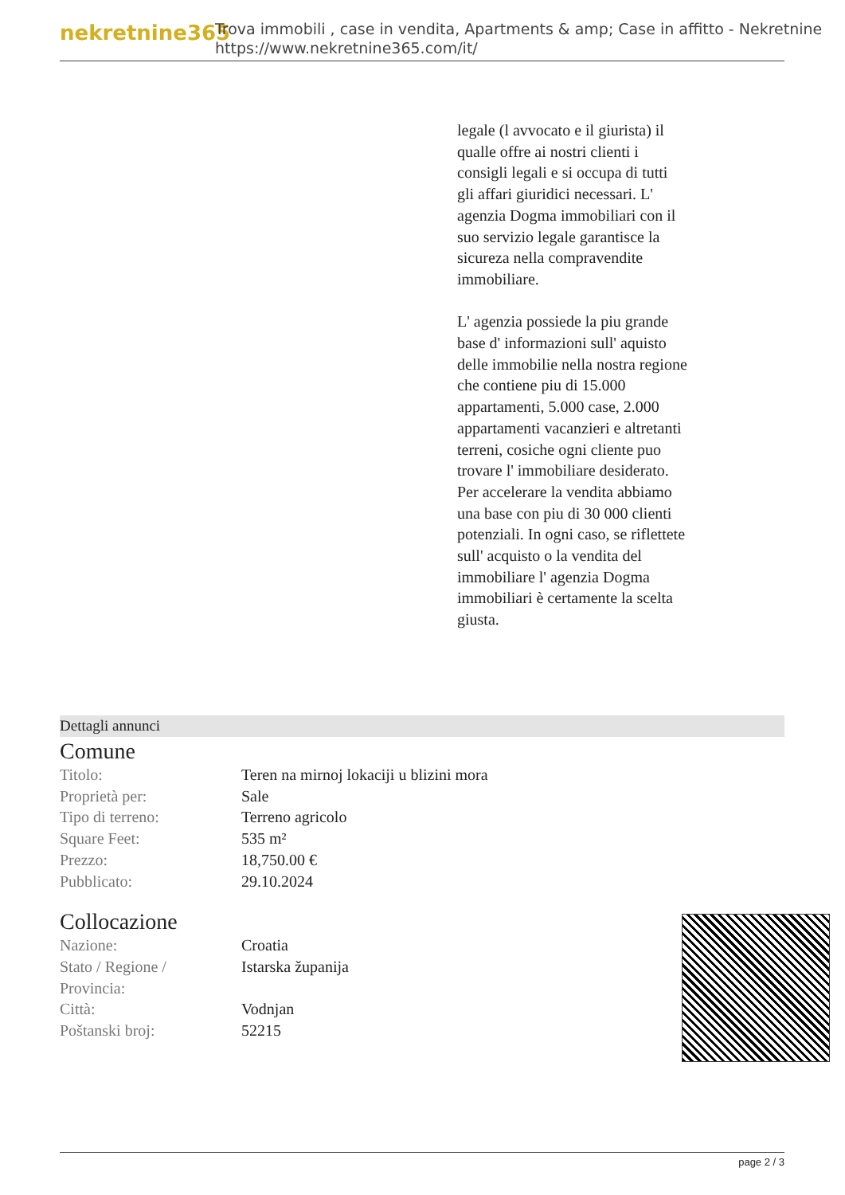nekretnine365
Trova immobili , case in vendita, Apartments & amp; Case in affitto - Nekretnine
https://www.nekretnine365.com/it/
legale (l avvocato e il giurista) il qualle offre ai nostri clienti i consigli legali e si occupa di tutti gli affari giuridici necessari. L' agenzia Dogma immobiliari con il suo servizio legale garantisce la sicureza nella compravendite immobiliare.
L' agenzia possiede la piu grande base d' informazioni sull' aquisto delle immobilie nella nostra regione che contiene piu di 15.000 appartamenti, 5.000 case, 2.000 appartamenti vacanzieri e altretanti terreni, cosiche ogni cliente puo trovare l' immobiliare desiderato. Per accelerare la vendita abbiamo una base con piu di 30 000 clienti potenziali. In ogni caso, se riflettete sull' acquisto o la vendita del immobiliare l' agenzia Dogma immobiliari è certamente la scelta giusta.
Dettagli annunci
Comune
| Titolo: | Teren na mirnoj lokaciji u blizini mora |
| Proprietà per: | Sale |
| Tipo di terreno: | Terreno agricolo |
| Square Feet: | 535 m² |
| Prezzo: | 18,750.00 € |
| Pubblicato: | 29.10.2024 |
Collocazione
| Nazione: | Croatia |
| Stato / Regione / Provincia: | Istarska županija |
| Città: | Vodnjan |
| Poštanski broj: | 52215 |
page 2 / 3